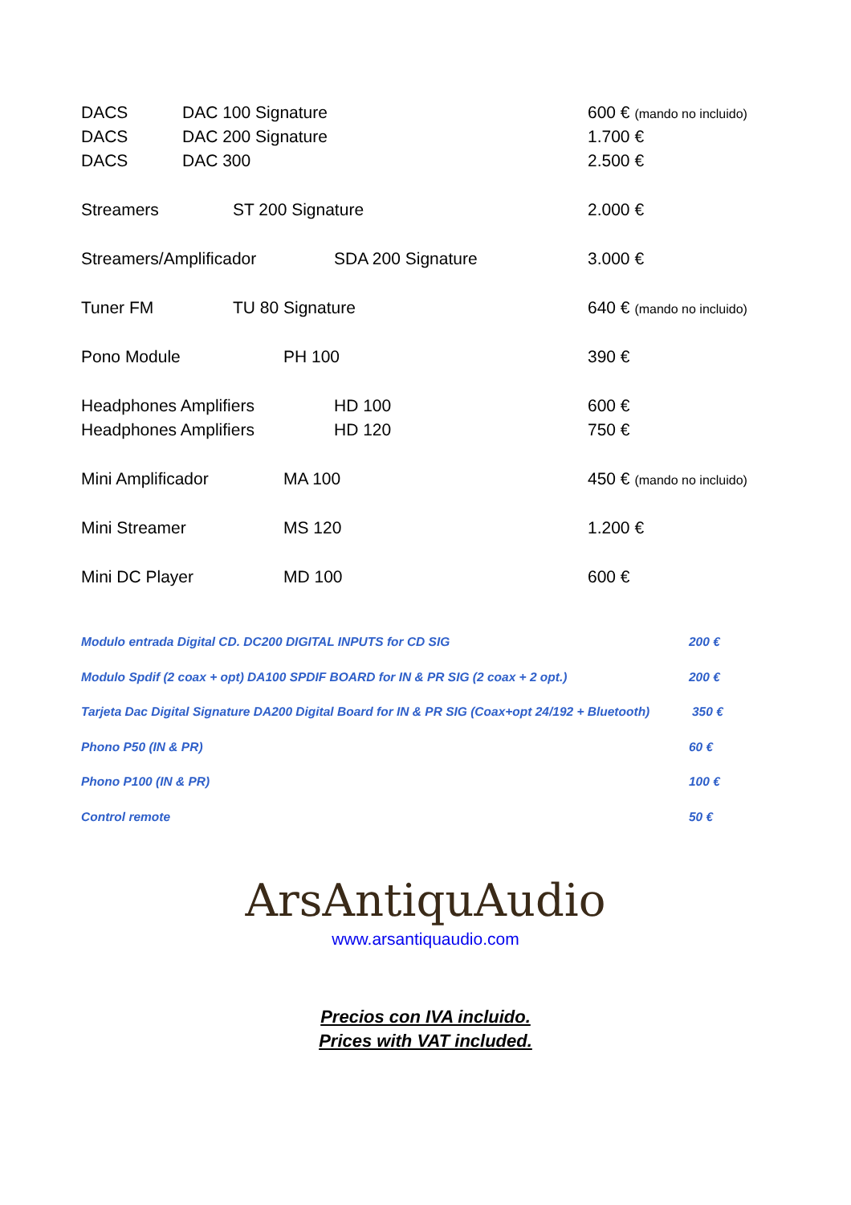DACS DAC 100 Signature 600 € (mando no incluido)
DACS DAC 200 Signature 1.700 €
DACS DAC 300 2.500 €
Streamers ST 200 Signature 2.000 €
Streamers/Amplificador SDA 200 Signature 3.000 €
Tuner FM TU 80 Signature 640 € (mando no incluido)
Pono Module PH 100 390 €
Headphones Amplifiers HD 100 600 €
Headphones Amplifiers HD 120 750 €
Mini Amplificador MA 100 450 € (mando no incluido)
Mini Streamer MS 120 1.200 €
Mini DC Player MD 100 600 €
Modulo entrada Digital CD. DC200 DIGITAL INPUTS for CD SIG 200 €
Modulo Spdif (2 coax + opt) DA100 SPDIF BOARD for IN & PR SIG (2 coax + 2 opt.) 200 €
Tarjeta Dac Digital Signature DA200 Digital Board for IN & PR SIG (Coax+opt 24/192 + Bluetooth) 350 €
Phono P50 (IN & PR) 60 €
Phono P100 (IN & PR) 100 €
Control remote 50 €
ArsAntiquAudio
www.arsantiquaudio.com
Precios con IVA incluido.
Prices with VAT included.